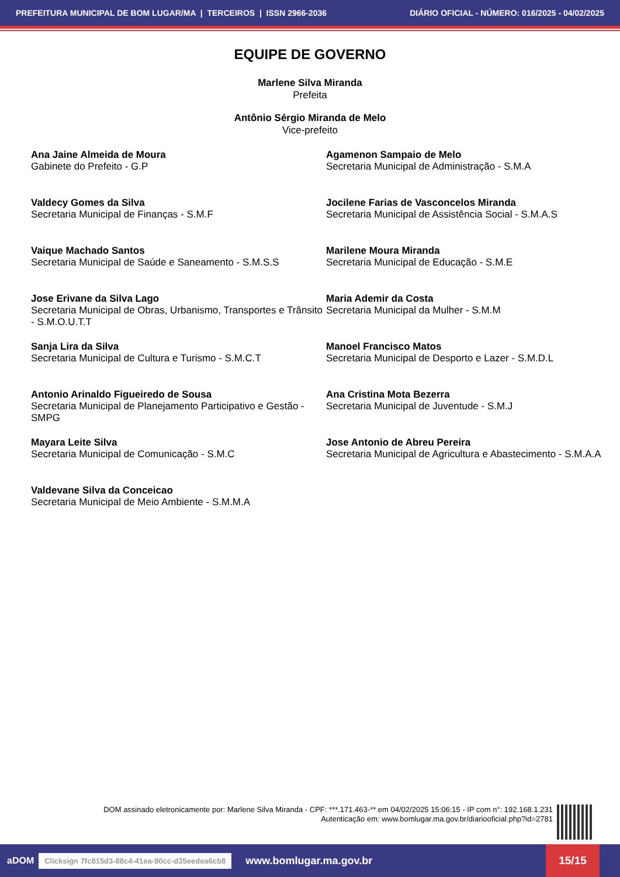PREFEITURA MUNICIPAL DE BOM LUGAR/MA | TERCEIROS | ISSN 2966-2036 DIÁRIO OFICIAL - NÚMERO: 016/2025 - 04/02/2025
EQUIPE DE GOVERNO
Marlene Silva Miranda
Prefeita
Antônio Sérgio Miranda de Melo
Vice-prefeito
Ana Jaine Almeida de Moura
Gabinete do Prefeito - G.P
Agamenon Sampaio de Melo
Secretaria Municipal de Administração - S.M.A
Valdecy Gomes da Silva
Secretaria Municipal de Finanças - S.M.F
Jocilene Farias de Vasconcelos Miranda
Secretaria Municipal de Assistência Social - S.M.A.S
Vaique Machado Santos
Secretaria Municipal de Saúde e Saneamento - S.M.S.S
Marilene Moura Miranda
Secretaria Municipal de Educação - S.M.E
Jose Erivane da Silva Lago
Secretaria Municipal de Obras, Urbanismo, Transportes e Trânsito - S.M.O.U.T.T
Maria Ademir da Costa
Secretaria Municipal da Mulher - S.M.M
Sanja Lira da Silva
Secretaria Municipal de Cultura e Turismo - S.M.C.T
Manoel Francisco Matos
Secretaria Municipal de Desporto e Lazer - S.M.D.L
Antonio Arinaldo Figueiredo de Sousa
Secretaria Municipal de Planejamento Participativo e Gestão - SMPG
Ana Cristina Mota Bezerra
Secretaria Municipal de Juventude - S.M.J
Mayara Leite Silva
Secretaria Municipal de Comunicação - S.M.C
Jose Antonio de Abreu Pereira
Secretaria Municipal de Agricultura e Abastecimento - S.M.A.A
Valdevane Silva da Conceicao
Secretaria Municipal de Meio Ambiente - S.M.M.A
DOM assinado eletronicamente por: Marlene Silva Miranda - CPF: ***.171.463-** em 04/02/2025 15:06:15 - IP com n°: 192.168.1.231
Autenticação em: www.bomlugar.ma.gov.br/diariooficial.php?id=2781
aDOM Clicksign 7fc815d3-88c4-41ea-90cc-d35eedea6cb8 www.bomlugar.ma.gov.br
15/15